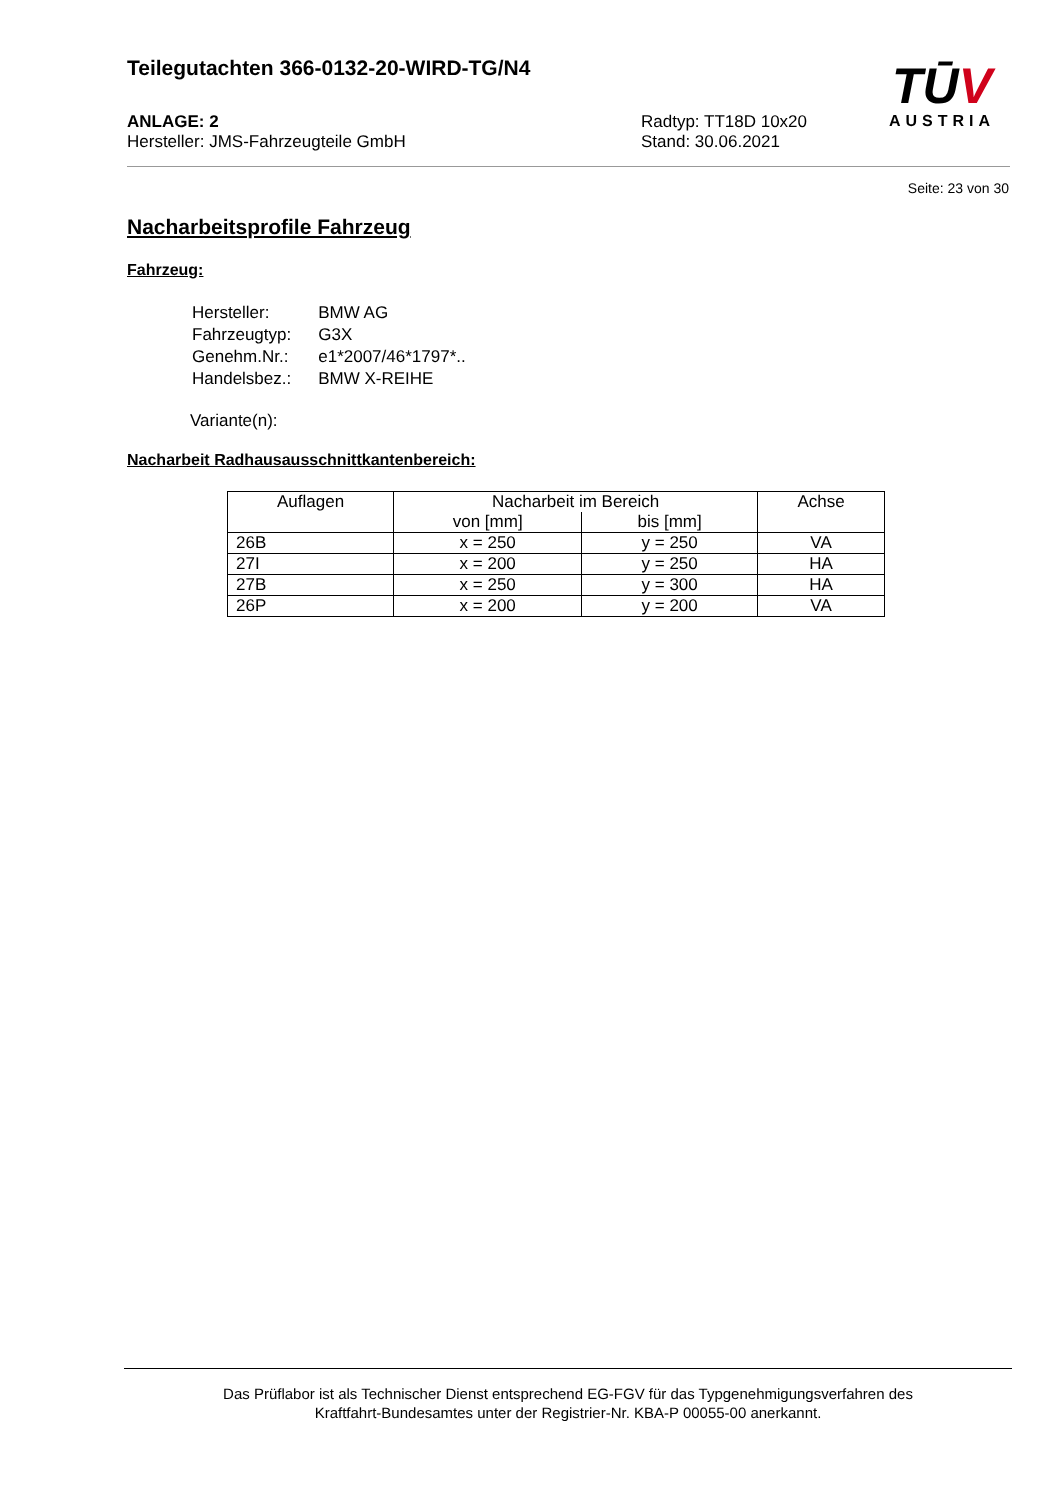Teilegutachten 366-0132-20-WIRD-TG/N4
ANLAGE: 2
Hersteller: JMS-Fahrzeugteile GmbH
Radtyp: TT18D 10x20
Stand: 30.06.2021
TŪV
AUSTRIA
Seite: 23 von 30
Nacharbeitsprofile Fahrzeug
Fahrzeug:
| Hersteller: | BMW AG |
| Fahrzeugtyp: | G3X |
| Genehm.Nr.: | e1*2007/46*1797*.. |
| Handelsbez.: | BMW X-REIHE |
Variante(n):
Nacharbeit Radhausausschnittkantenbereich:
| Auflagen | Nacharbeit im Bereich | | Achse |
| --- | --- | --- | --- |
| | von [mm] | bis [mm] | |
| 26B | x = 250 | y = 250 | VA |
| 27I | x = 200 | y = 250 | HA |
| 27B | x = 250 | y = 300 | HA |
| 26P | x = 200 | y = 200 | VA |
Das Prüflabor ist als Technischer Dienst entsprechend EG-FGV für das Typgenehmigungsverfahren des
Kraftfahrt-Bundesamtes unter der Registrier-Nr. KBA-P 00055-00 anerkannt.